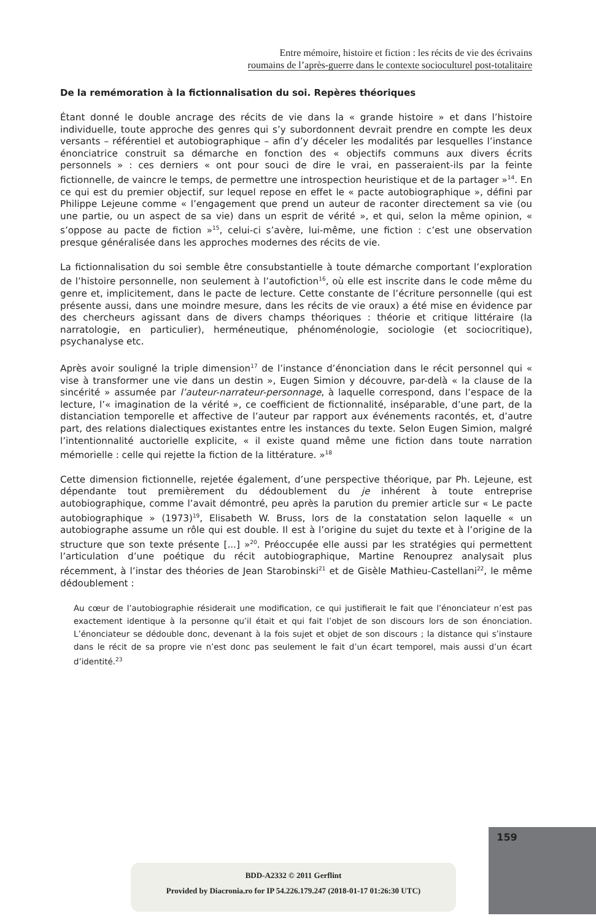Entre mémoire, histoire et fiction : les récits de vie des écrivains
roumains de l’après-guerre dans le contexte socioculturel post-totalitaire
De la remémoration à la fictionnalisation du soi. Repères théoriques
Étant donné le double ancrage des récits de vie dans la « grande histoire » et dans l’histoire individuelle, toute approche des genres qui s’y subordonnent devrait prendre en compte les deux versants – référentiel et autobiographique – afin d’y déceler les modalités par lesquelles l’instance énonciatrice construit sa démarche en fonction des « objectifs communs aux divers écrits personnels » : ces derniers « ont pour souci de dire le vrai, en passeraient-ils par la feinte fictionnelle, de vaincre le temps, de permettre une introspection heuristique et de la partager »<sup>14</sup>. En ce qui est du premier objectif, sur lequel repose en effet le « pacte autobiographique », défini par Philippe Lejeune comme « l’engagement que prend un auteur de raconter directement sa vie (ou une partie, ou un aspect de sa vie) dans un esprit de vérité », et qui, selon la même opinion, « s’oppose au pacte de fiction »<sup>15</sup>, celui-ci s’avère, lui-même, une fiction : c’est une observation presque généralisée dans les approches modernes des récits de vie.
La fictionnalisation du soi semble être consubstantielle à toute démarche comportant l’exploration de l’histoire personnelle, non seulement à l’autofiction<sup>16</sup>, où elle est inscrite dans le code même du genre et, implicitement, dans le pacte de lecture. Cette constante de l’écriture personnelle (qui est présente aussi, dans une moindre mesure, dans les récits de vie oraux) a été mise en évidence par des chercheurs agissant dans de divers champs théoriques : théorie et critique littéraire (la narratologie, en particulier), herméneutique, phénoménologie, sociologie (et sociocritique), psychanalyse etc.
Après avoir souligné la triple dimension<sup>17</sup> de l’instance d’énonciation dans le récit personnel qui « vise à transformer une vie dans un destin », Eugen Simion y découvre, par-delà « la clause de la sincérité » assumée par l’auteur-narrateur-personnage, à laquelle correspond, dans l’espace de la lecture, l’« imagination de la vérité », ce coefficient de fictionnalité, inséparable, d’une part, de la distanciation temporelle et affective de l’auteur par rapport aux événements racontés, et, d’autre part, des relations dialectiques existantes entre les instances du texte. Selon Eugen Simion, malgré l’intentionnalité auctorielle explicite, « il existe quand même une fiction dans toute narration mémorielle : celle qui rejette la fiction de la littérature. »<sup>18</sup>
Cette dimension fictionnelle, rejetée également, d’une perspective théorique, par Ph. Lejeune, est dépendante tout premièrement du dédoublement du je inhérent à toute entreprise autobiographique, comme l’avait démontré, peu après la parution du premier article sur « Le pacte autobiographique » (1973)<sup>19</sup>, Elisabeth W. Bruss, lors de la constatation selon laquelle « un autobiographe assume un rôle qui est double. Il est à l’origine du sujet du texte et à l’origine de la structure que son texte présente [...] »<sup>20</sup>. Préoccupée elle aussi par les stratégies qui permettent l’articulation d’une poétique du récit autobiographique, Martine Renouprez analysait plus récemment, à l’instar des théories de Jean Starobinski<sup>21</sup> et de Gisèle Mathieu-Castellani<sup>22</sup>, le même dédoublement :
Au cœur de l’autobiographie résiderait une modification, ce qui justifierait le fait que l’énonciateur n’est pas exactement identique à la personne qu’il était et qui fait l’objet de son discours lors de son énonciation. L’énonciateur se dédouble donc, devenant à la fois sujet et objet de son discours ; la distance qui s’instaure dans le récit de sa propre vie n’est donc pas seulement le fait d’un écart temporel, mais aussi d’un écart d’identité.<sup>23</sup>
159
BDD-A2332 © 2011 Gerflint
Provided by Diacronia.ro for IP 54.226.179.247 (2018-01-17 01:26:30 UTC)